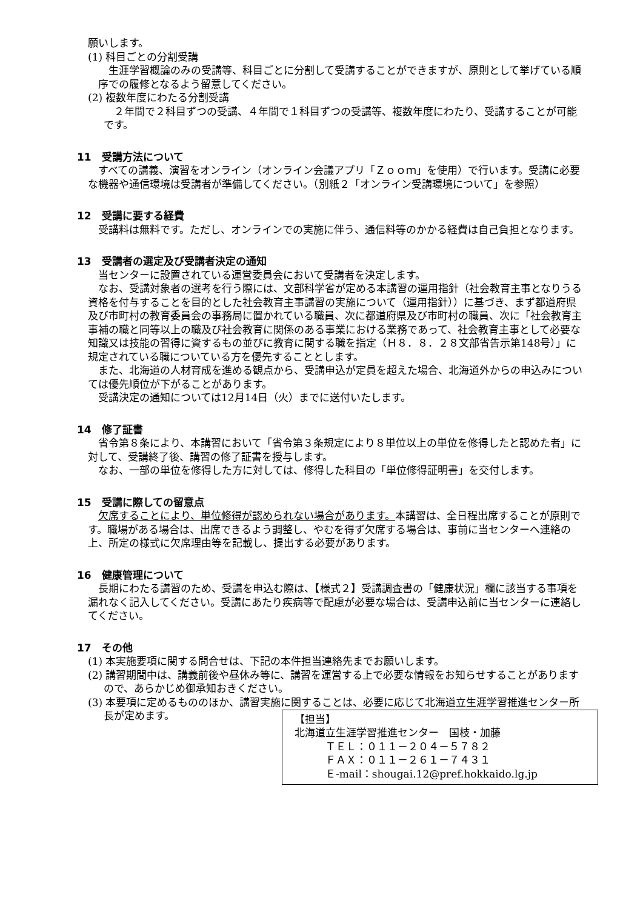願いします。
(1) 科目ごとの分割受講
生涯学習概論のみの受講等、科目ごとに分割して受講することができますが、原則として挙げている順序での履修となるよう留意してください。
(2) 複数年度にわたる分割受講
２年間で２科目ずつの受講、４年間で１科目ずつの受講等、複数年度にわたり、受講することが可能です。
11　受講方法について
すべての講義、演習をオンライン（オンライン会議アプリ「Ｚｏｏｍ」を使用）で行います。受講に必要な機器や通信環境は受講者が準備してください。（別紙２「オンライン受講環境について」を参照）
12　受講に要する経費
受講料は無料です。ただし、オンラインでの実施に伴う、通信料等のかかる経費は自己負担となります。
13　受講者の選定及び受講者決定の通知
当センターに設置されている運営委員会において受講者を決定します。
なお、受講対象者の選考を行う際には、文部科学省が定める本講習の運用指針（社会教育主事となりうる資格を付与することを目的とした社会教育主事講習の実施について（運用指針））に基づき、まず都道府県及び市町村の教育委員会の事務局に置かれている職員、次に都道府県及び市町村の職員、次に「社会教育主事補の職と同等以上の職及び社会教育に関係のある事業における業務であって、社会教育主事として必要な知識又は技能の習得に資するもの並びに教育に関する職を指定（Ｈ８．８．２８文部省告示第148号）」に規定されている職についている方を優先することとします。
また、北海道の人材育成を進める観点から、受講申込が定員を超えた場合、北海道外からの申込みについては優先順位が下がることがあります。
受講決定の通知については12月14日（火）までに送付いたします。
14　修了証書
省令第８条により、本講習において「省令第３条規定により８単位以上の単位を修得したと認めた者」に対して、受講終了後、講習の修了証書を授与します。
なお、一部の単位を修得した方に対しては、修得した科目の「単位修得証明書」を交付します。
15　受講に際しての留意点
欠席することにより、単位修得が認められない場合があります。本講習は、全日程出席することが原則です。職場がある場合は、出席できるよう調整し、やむを得ず欠席する場合は、事前に当センターへ連絡の上、所定の様式に欠席理由等を記載し、提出する必要があります。
16　健康管理について
長期にわたる講習のため、受講を申込む際は、【様式２】受講調査書の「健康状況」欄に該当する事項を漏れなく記入してください。受講にあたり疾病等で配慮が必要な場合は、受講申込前に当センターに連絡してください。
17　その他
(1) 本実施要項に関する問合せは、下記の本件担当連絡先までお願いします。
(2) 講習期間中は、講義前後や昼休み等に、講習を運営する上で必要な情報をお知らせすることがありますので、あらかじめ御承知おきください。
(3) 本要項に定めるもののほか、講習実施に関することは、必要に応じて北海道立生涯学習推進センター所長が定めます。
【担当】
北海道立生涯学習推進センター　国枝・加藤
ＴＥＬ：０１１－２０４－５７８２
ＦＡＸ：０１１－２６１－７４３１
Ｅ-mail：shougai.12@pref.hokkaido.lg.jp